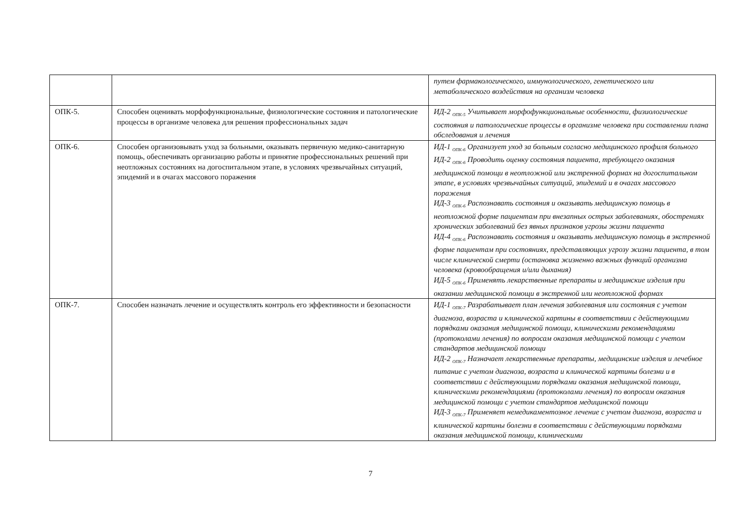| | | путем фармакологического, иммунологического, генетического или метаболического воздействия на организм человека |
| ОПК-5. | Способен оценивать морфофункциональные, физиологические состояния и патологические процессы в организме человека для решения профессиональных задач | ИД-2 <sub>ОПК-5</sub> Учитывает морфофункциональные особенности, физиологические состояния и патологические процессы в организме человека при составлении плана обследования и лечения |
| ОПК-6. | Способен организовывать уход за больными, оказывать первичную медико-санитарную помощь, обеспечивать организацию работы и принятие профессиональных решений при неотложных состояниях на догоспитальном этапе, в условиях чрезвычайных ситуаций, эпидемий и в очагах массового поражения | ИД-1 <sub>ОПК-6</sub> Организует уход за больным согласно медицинского профиля больного ИД-2 <sub>ОПК-6</sub> Проводить оценку состояния пациента, требующего оказания медицинской помощи в неотложной или экстренной формах на догоспитальном этапе, в условиях чрезвычайных ситуаций, эпидемий и в очагах массового поражения ИД-3 <sub>ОПК-6</sub> Распознавать состояния и оказывать медицинскую помощь в неотложной форме пациентам при внезапных острых заболеваниях, обострениях хронических заболеваний без явных признаков угрозы жизни пациента ИД-4 <sub>ОПК-6</sub> Распознавать состояния и оказывать медицинскую помощь в экстренной форме пациентам при состояниях, представляющих угрозу жизни пациента, в том числе клинической смерти (остановка жизненно важных функций организма человека (кровообращения и/или дыхания) ИД-5 <sub>ОПК-6</sub> Применять лекарственные препараты и медицинские изделия при оказании медицинской помощи в экстренной или неотложной формах |
| ОПК-7. | Способен назначать лечение и осуществлять контроль его эффективности и безопасности | ИД-1 <sub>ОПК-7</sub> Разрабатывает план лечения заболевания или состояния с учетом диагноза, возраста и клинической картины в соответствии с действующими порядками оказания медицинской помощи, клиническими рекомендациями (протоколами лечения) по вопросам оказания медицинской помощи с учетом стандартов медицинской помощи ИД-2 <sub>ОПК-7</sub> Назначает лекарственные препараты, медицинские изделия и лечебное питание с учетом диагноза, возраста и клинической картины болезни и в соответствии с действующими порядками оказания медицинской помощи, клиническими рекомендациями (протоколами лечения) по вопросам оказания медицинской помощи с учетом стандартов медицинской помощи ИД-3 <sub>ОПК-7</sub> Применяет немедикаментозное лечение с учетом диагноза, возраста и клинической картины болезни в соответствии с действующими порядками оказания медицинской помощи, клиническими |
7